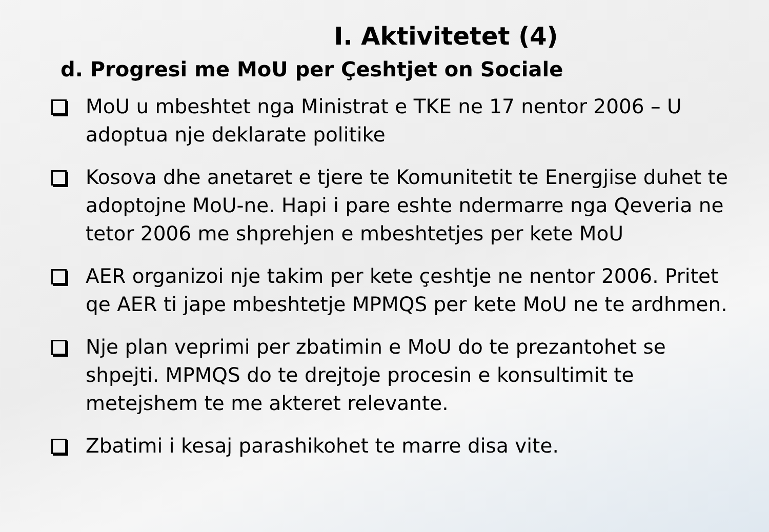I. Aktivitetet (4)
d. Progresi me MoU per Çeshtjet on Sociale
MoU u mbeshtet nga Ministrat e TKE ne 17 nentor 2006 – U adoptua nje deklarate politike
Kosova dhe anetaret e tjere te Komunitetit te Energjise duhet te adoptojne MoU-ne. Hapi i pare eshte ndermarre nga Qeveria ne tetor 2006 me shprehjen e mbeshtetjes per kete MoU
AER organizoi nje takim per kete çeshtje ne nentor 2006. Pritet qe AER ti jape mbeshtetje MPMQS per kete MoU ne te ardhmen.
Nje plan veprimi per zbatimin e MoU do te prezantohet se shpejti. MPMQS do te drejtoje procesin e konsultimit te metejshem te me akteret relevante.
Zbatimi i kesaj parashikohet te marre disa vite.